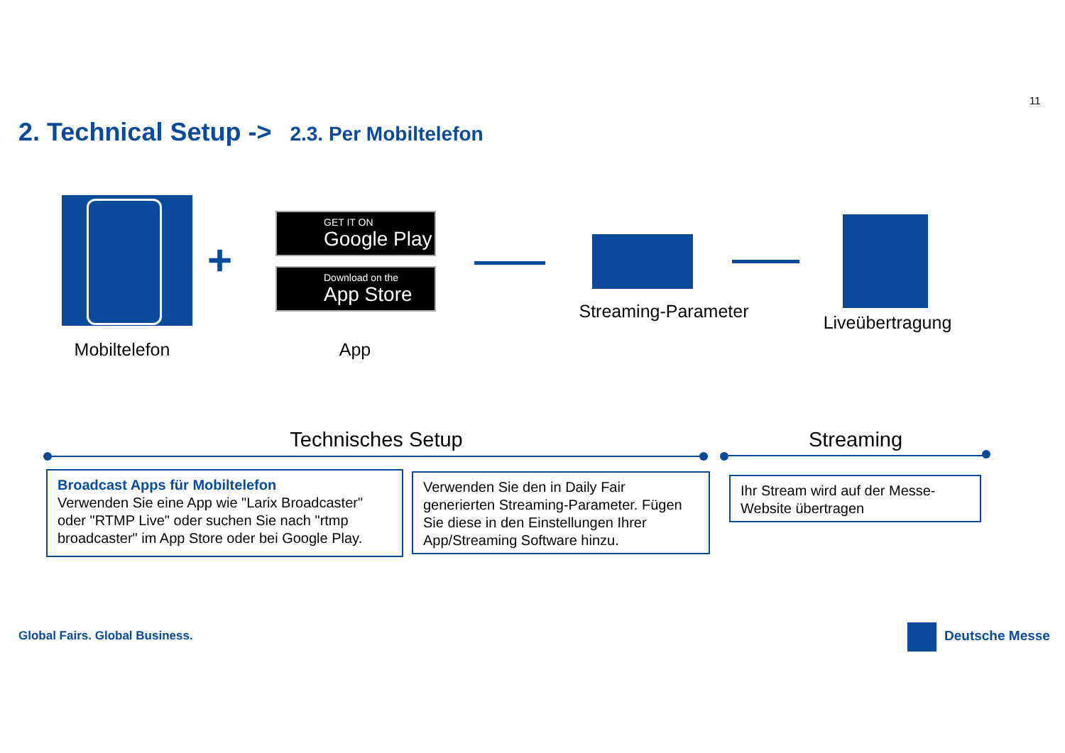11
2. Technical Setup -> 2.3. Per Mobiltelefon
+
GET IT ON
Google Play
Download on the
App Store
Mobiltelefon App
Streaming-Parameter
Liveübertragung
Technisches Setup Streaming
Broadcast Apps für Mobiltelefon
Verwenden Sie eine App wie "Larix Broadcaster" oder "RTMP Live" oder suchen Sie nach "rtmp broadcaster" im App Store oder bei Google Play.
Verwenden Sie den in Daily Fair generierten Streaming-Parameter. Fügen Sie diese in den Einstellungen Ihrer App/Streaming Software hinzu.
Ihr Stream wird auf der Messe-Website übertragen
Global Fairs. Global Business. Deutsche Messe